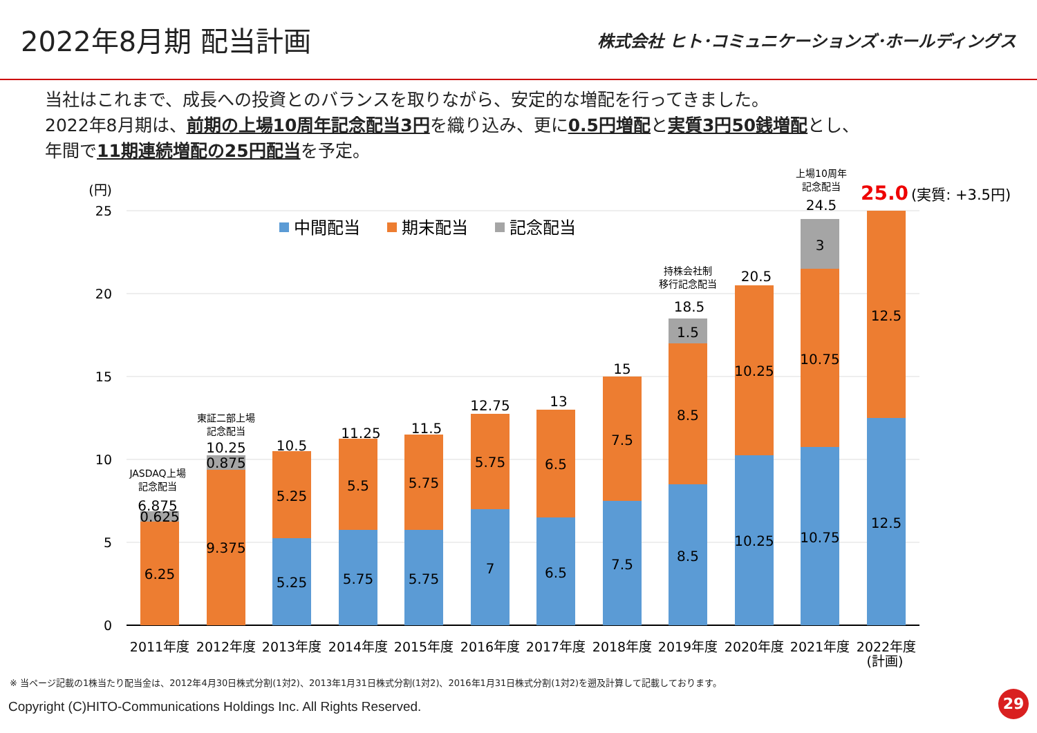2022年8月期 配当計画
株式会社 ヒト･コミュニケーションズ･ホールディングス
当社はこれまで、成長への投資とのバランスを取りながら、安定的な増配を行ってきました。
2022年8月期は、前期の上場10周年記念配当3円を織り込み、更に0.5円増配と実質3円50銭増配とし、
年間で11期連続増配の25円配当を予定。
(円)
25
20
15
10
5
0
中間配当
期末配当
記念配当
6.25
0.625
6.875
9.375
0.875
10.25
5.25
5.25
10.5
5.75
5.5
11.25
5.75
5.75
11.5
7
5.75
12.75
6.5
6.5
13
7.5
7.5
15
8.5
8.5
1.5
18.5
10.25
10.25
20.5
10.75
10.75
3
24.5
12.5
12.5
JASDAQ上場
記念配当
東証二部上場
記念配当
持株会社制
移行記念配当
上場10周年
記念配当
25.0
(実質: +3.5円)
2011年度
2012年度
2013年度
2014年度
2015年度
2016年度
2017年度
2018年度
2019年度
2020年度
2021年度
2022年度
(計画)
※ 当ページ記載の1株当たり配当金は、2012年4月30日株式分割(1対2)、2013年1月31日株式分割(1対2)、2016年1月31日株式分割(1対2)を遡及計算して記載しております。
Copyright (C)HITO-Communications Holdings Inc. All Rights Reserved.
29